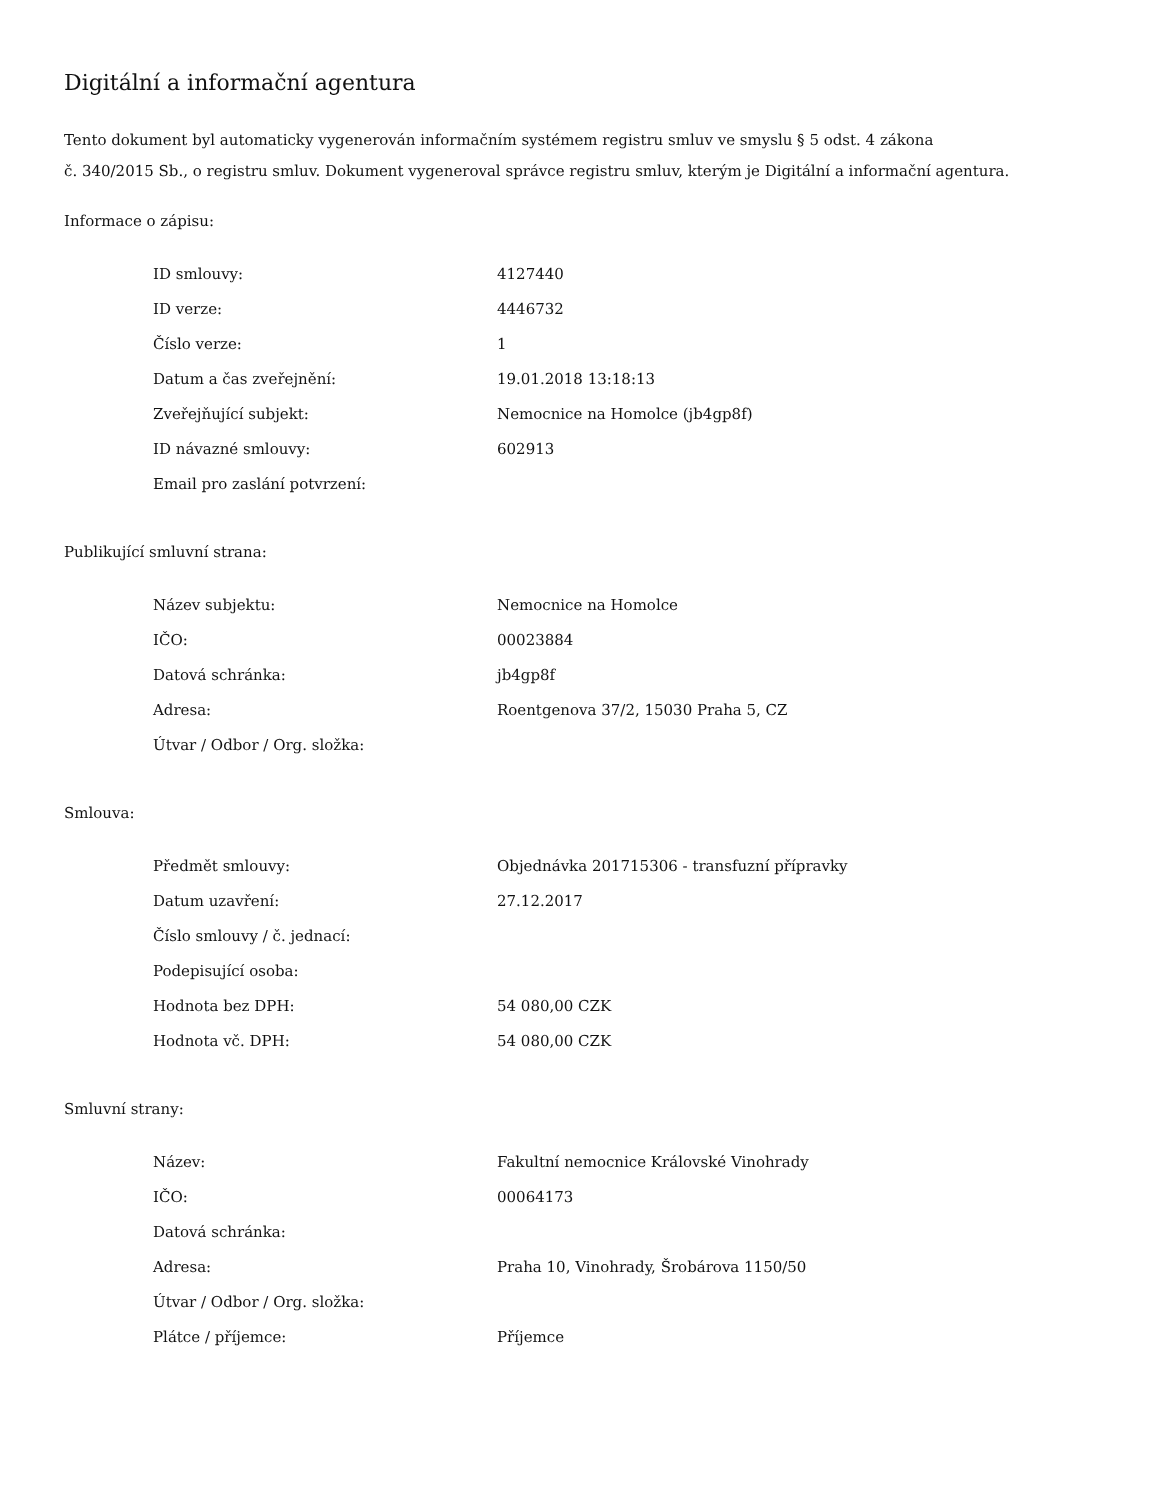Digitální a informační agentura
Tento dokument byl automaticky vygenerován informačním systémem registru smluv ve smyslu § 5 odst. 4 zákona
č. 340/2015 Sb., o registru smluv. Dokument vygeneroval správce registru smluv, kterým je Digitální a informační agentura.
Informace o zápisu:
| ID smlouvy: | 4127440 |
| ID verze: | 4446732 |
| Číslo verze: | 1 |
| Datum a čas zveřejnění: | 19.01.2018 13:18:13 |
| Zveřejňující subjekt: | Nemocnice na Homolce (jb4gp8f) |
| ID návazné smlouvy: | 602913 |
| Email pro zaslání potvrzení: | |
Publikující smluvní strana:
| Název subjektu: | Nemocnice na Homolce |
| IČO: | 00023884 |
| Datová schránka: | jb4gp8f |
| Adresa: | Roentgenova 37/2, 15030 Praha 5, CZ |
| Útvar / Odbor / Org. složka: | |
Smlouva:
| Předmět smlouvy: | Objednávka 201715306 - transfuzní přípravky |
| Datum uzavření: | 27.12.2017 |
| Číslo smlouvy / č. jednací: | |
| Podepisující osoba: | |
| Hodnota bez DPH: | 54 080,00 CZK |
| Hodnota vč. DPH: | 54 080,00 CZK |
Smluvní strany:
| Název: | Fakultní nemocnice Královské Vinohrady |
| IČO: | 00064173 |
| Datová schránka: | |
| Adresa: | Praha 10, Vinohrady, Šrobárova 1150/50 |
| Útvar / Odbor / Org. složka: | |
| Plátce / příjemce: | Příjemce |